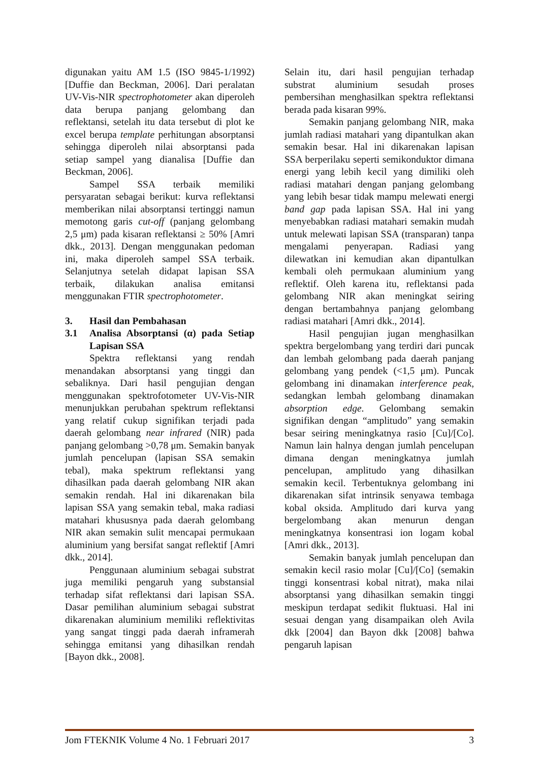digunakan yaitu AM 1.5 (ISO 9845-1/1992) [Duffie dan Beckman, 2006]. Dari peralatan UV-Vis-NIR spectrophotometer akan diperoleh data berupa panjang gelombang dan reflektansi, setelah itu data tersebut di plot ke excel berupa template perhitungan absorptansi sehingga diperoleh nilai absorptansi pada setiap sampel yang dianalisa [Duffie dan Beckman, 2006].
Sampel SSA terbaik memiliki persyaratan sebagai berikut: kurva reflektansi memberikan nilai absorptansi tertinggi namun memotong garis cut-off (panjang gelombang 2,5 μm) pada kisaran reflektansi ≥ 50% [Amri dkk., 2013]. Dengan menggunakan pedoman ini, maka diperoleh sampel SSA terbaik. Selanjutnya setelah didapat lapisan SSA terbaik, dilakukan analisa emitansi menggunakan FTIR spectrophotometer.
3. Hasil dan Pembahasan
3.1 Analisa Absorptansi (α) pada Setiap Lapisan SSA
Spektra reflektansi yang rendah menandakan absorptansi yang tinggi dan sebaliknya. Dari hasil pengujian dengan menggunakan spektrofotometer UV-Vis-NIR menunjukkan perubahan spektrum reflektansi yang relatif cukup signifikan terjadi pada daerah gelombang near infrared (NIR) pada panjang gelombang >0,78 μm. Semakin banyak jumlah pencelupan (lapisan SSA semakin tebal), maka spektrum reflektansi yang dihasilkan pada daerah gelombang NIR akan semakin rendah. Hal ini dikarenakan bila lapisan SSA yang semakin tebal, maka radiasi matahari khususnya pada daerah gelombang NIR akan semakin sulit mencapai permukaan aluminium yang bersifat sangat reflektif [Amri dkk., 2014].
Penggunaan aluminium sebagai substrat juga memiliki pengaruh yang substansial terhadap sifat reflektansi dari lapisan SSA. Dasar pemilihan aluminium sebagai substrat dikarenakan aluminium memiliki reflektivitas yang sangat tinggi pada daerah inframerah sehingga emitansi yang dihasilkan rendah [Bayon dkk., 2008].
Selain itu, dari hasil pengujian terhadap substrat aluminium sesudah proses pembersihan menghasilkan spektra reflektansi berada pada kisaran 99%.
Semakin panjang gelombang NIR, maka jumlah radiasi matahari yang dipantulkan akan semakin besar. Hal ini dikarenakan lapisan SSA berperilaku seperti semikonduktor dimana energi yang lebih kecil yang dimiliki oleh radiasi matahari dengan panjang gelombang yang lebih besar tidak mampu melewati energi band gap pada lapisan SSA. Hal ini yang menyebabkan radiasi matahari semakin mudah untuk melewati lapisan SSA (transparan) tanpa mengalami penyerapan. Radiasi yang dilewatkan ini kemudian akan dipantulkan kembali oleh permukaan aluminium yang reflektif. Oleh karena itu, reflektansi pada gelombang NIR akan meningkat seiring dengan bertambahnya panjang gelombang radiasi matahari [Amri dkk., 2014].
Hasil pengujian jugan menghasilkan spektra bergelombang yang terdiri dari puncak dan lembah gelombang pada daerah panjang gelombang yang pendek (<1,5 μm). Puncak gelombang ini dinamakan interference peak, sedangkan lembah gelombang dinamakan absorption edge. Gelombang semakin signifikan dengan “amplitudo” yang semakin besar seiring meningkatnya rasio [Cu]/[Co]. Namun lain halnya dengan jumlah pencelupan dimana dengan meningkatnya jumlah pencelupan, amplitudo yang dihasilkan semakin kecil. Terbentuknya gelombang ini dikarenakan sifat intrinsik senyawa tembaga kobal oksida. Amplitudo dari kurva yang bergelombang akan menurun dengan meningkatnya konsentrasi ion logam kobal [Amri dkk., 2013].
Semakin banyak jumlah pencelupan dan semakin kecil rasio molar [Cu]/[Co] (semakin tinggi konsentrasi kobal nitrat), maka nilai absorptansi yang dihasilkan semakin tinggi meskipun terdapat sedikit fluktuasi. Hal ini sesuai dengan yang disampaikan oleh Avila dkk [2004] dan Bayon dkk [2008] bahwa pengaruh lapisan
Jom FTEKNIK Volume 4 No. 1 Februari 2017 3